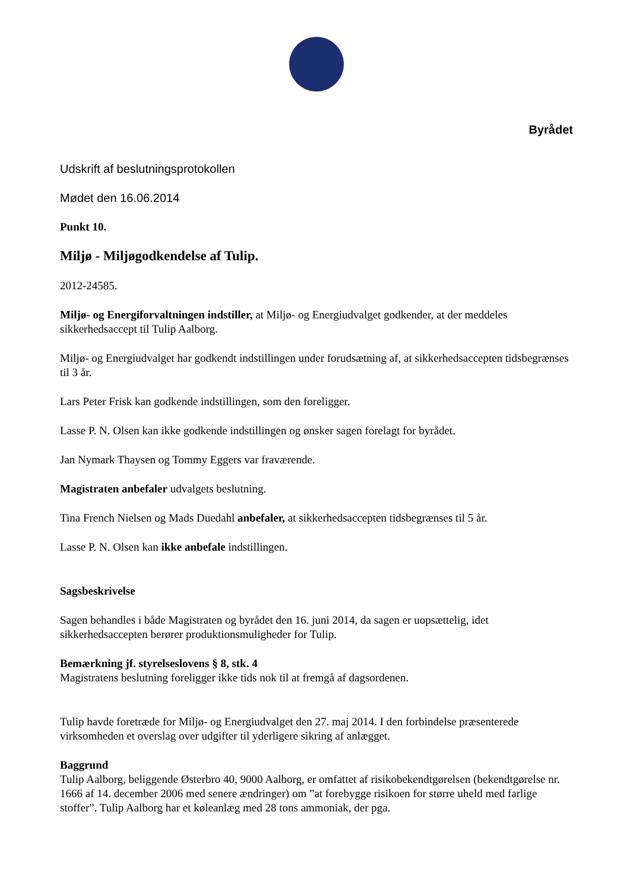Byrådet
Udskrift af beslutningsprotokollen
Mødet den 16.06.2014
Punkt 10.
Miljø - Miljøgodkendelse af Tulip.
2012-24585.
Miljø- og Energiforvaltningen indstiller, at Miljø- og Energiudvalget godkender, at der meddeles sikkerhedsaccept til Tulip Aalborg.
Miljø- og Energiudvalget har godkendt indstillingen under forudsætning af, at sikkerhedsaccepten tidsbegrænses til 3 år.
Lars Peter Frisk kan godkende indstillingen, som den foreligger.
Lasse P. N. Olsen kan ikke godkende indstillingen og ønsker sagen forelagt for byrådet.
Jan Nymark Thaysen og Tommy Eggers var fraværende.
Magistraten anbefaler udvalgets beslutning.
Tina French Nielsen og Mads Duedahl anbefaler, at sikkerhedsaccepten tidsbegrænses til 5 år.
Lasse P. N. Olsen kan ikke anbefale indstillingen.
Sagsbeskrivelse
Sagen behandles i både Magistraten og byrådet den 16. juni 2014, da sagen er uopsættelig, idet sikkerhedsaccepten berører produktionsmuligheder for Tulip.
Bemærkning jf. styrelseslovens § 8, stk. 4
Magistratens beslutning foreligger ikke tids nok til at fremgå af dagsordenen.
Tulip havde foretræde for Miljø- og Energiudvalget den 27. maj 2014. I den forbindelse præsenterede virksomheden et overslag over udgifter til yderligere sikring af anlægget.
Baggrund
Tulip Aalborg, beliggende Østerbro 40, 9000 Aalborg, er omfattet af risikobekendtgørelsen (bekendtgørelse nr. 1666 af 14. december 2006 med senere ændringer) om ”at forebygge risikoen for større uheld med farlige stoffer”. Tulip Aalborg har et køleanlæg med 28 tons ammoniak, der pga.